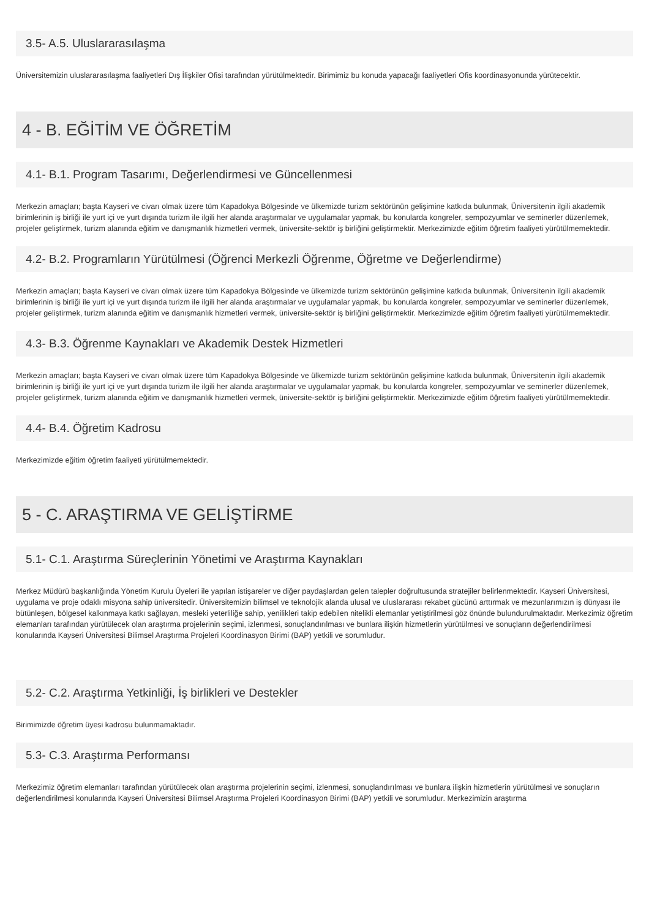3.5- A.5. Uluslararasılaşma
Üniversitemizin uluslararasılaşma faaliyetleri Dış İlişkiler Ofisi tarafından yürütülmektedir. Birimimiz bu konuda yapacağı faaliyetleri Ofis koordinasyonunda yürütecektir.
4 - B. EĞİTİM VE ÖĞRETİM
4.1- B.1. Program Tasarımı, Değerlendirmesi ve Güncellenmesi
Merkezin amaçları; başta Kayseri ve civarı olmak üzere tüm Kapadokya Bölgesinde ve ülkemizde turizm sektörünün gelişimine katkıda bulunmak, Üniversitenin ilgili akademik birimlerinin iş birliği ile yurt içi ve yurt dışında turizm ile ilgili her alanda araştırmalar ve uygulamalar yapmak, bu konularda kongreler, sempozyumlar ve seminerler düzenlemek, projeler geliştirmek, turizm alanında eğitim ve danışmanlık hizmetleri vermek, üniversite-sektör iş birliğini geliştirmektir. Merkezimizde eğitim öğretim faaliyeti yürütülmemektedir.
4.2- B.2. Programların Yürütülmesi (Öğrenci Merkezli Öğrenme, Öğretme ve Değerlendirme)
Merkezin amaçları; başta Kayseri ve civarı olmak üzere tüm Kapadokya Bölgesinde ve ülkemizde turizm sektörünün gelişimine katkıda bulunmak, Üniversitenin ilgili akademik birimlerinin iş birliği ile yurt içi ve yurt dışında turizm ile ilgili her alanda araştırmalar ve uygulamalar yapmak, bu konularda kongreler, sempozyumlar ve seminerler düzenlemek, projeler geliştirmek, turizm alanında eğitim ve danışmanlık hizmetleri vermek, üniversite-sektör iş birliğini geliştirmektir. Merkezimizde eğitim öğretim faaliyeti yürütülmemektedir.
4.3- B.3. Öğrenme Kaynakları ve Akademik Destek Hizmetleri
Merkezin amaçları; başta Kayseri ve civarı olmak üzere tüm Kapadokya Bölgesinde ve ülkemizde turizm sektörünün gelişimine katkıda bulunmak, Üniversitenin ilgili akademik birimlerinin iş birliği ile yurt içi ve yurt dışında turizm ile ilgili her alanda araştırmalar ve uygulamalar yapmak, bu konularda kongreler, sempozyumlar ve seminerler düzenlemek, projeler geliştirmek, turizm alanında eğitim ve danışmanlık hizmetleri vermek, üniversite-sektör iş birliğini geliştirmektir. Merkezimizde eğitim öğretim faaliyeti yürütülmemektedir.
4.4- B.4. Öğretim Kadrosu
Merkezimizde eğitim öğretim faaliyeti yürütülmemektedir.
5 - C. ARAŞTIRMA VE GELİŞTİRME
5.1- C.1. Araştırma Süreçlerinin Yönetimi ve Araştırma Kaynakları
Merkez Müdürü başkanlığında Yönetim Kurulu Üyeleri ile yapılan istişareler ve diğer paydaşlardan gelen talepler doğrultusunda stratejiler belirlenmektedir. Kayseri Üniversitesi, uygulama ve proje odaklı misyona sahip üniversitedir. Üniversitemizin bilimsel ve teknolojik alanda ulusal ve uluslararası rekabet gücünü arttırmak ve mezunlarımızın iş dünyası ile bütünleşen, bölgesel kalkınmaya katkı sağlayan, mesleki yeterliliğe sahip, yenilikleri takip edebilen nitelikli elemanlar yetiştirilmesi göz önünde bulundurulmaktadır. Merkezimiz öğretim elemanları tarafından yürütülecek olan araştırma projelerinin seçimi, izlenmesi, sonuçlandırılması ve bunlara ilişkin hizmetlerin yürütülmesi ve sonuçların değerlendirilmesi konularında Kayseri Üniversitesi Bilimsel Araştırma Projeleri Koordinasyon Birimi (BAP) yetkili ve sorumludur.
5.2- C.2. Araştırma Yetkinliği, İş birlikleri ve Destekler
Birimimizde öğretim üyesi kadrosu bulunmamaktadır.
5.3- C.3. Araştırma Performansı
Merkezimiz öğretim elemanları tarafından yürütülecek olan araştırma projelerinin seçimi, izlenmesi, sonuçlandırılması ve bunlara ilişkin hizmetlerin yürütülmesi ve sonuçların değerlendirilmesi konularında Kayseri Üniversitesi Bilimsel Araştırma Projeleri Koordinasyon Birimi (BAP) yetkili ve sorumludur. Merkezimizin araştırma